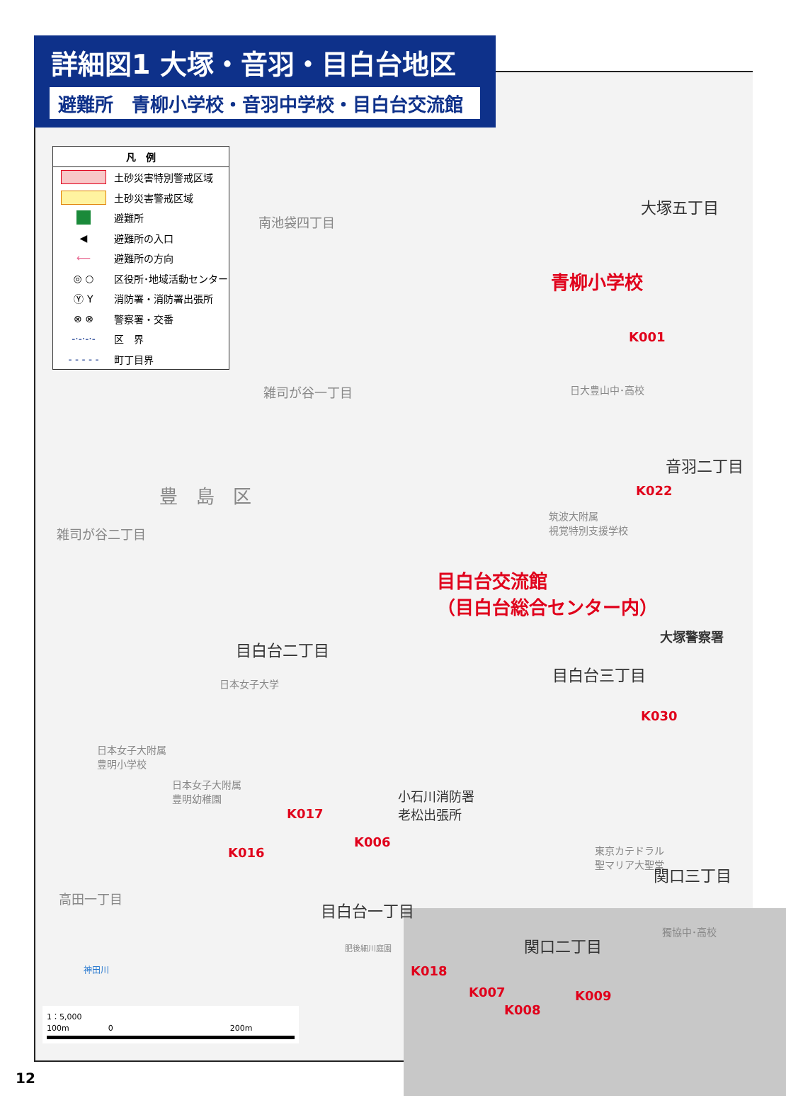詳細図1 大塚・音羽・目白台地区
避難所　青柳小学校・音羽中学校・目白台交流館
凡　例
土砂災害特別警戒区域
土砂災害警戒区域
避難所
◀ 避難所の入口
⟵ 避難所の方向
◎ ○ 区役所･地域活動センター
Ⓨ Y 消防署・消防署出張所
⊗ ⊗ 警察署・交番
-·-·-·- 区　界
- - - - - 町丁目界
大塚五丁目
青柳小学校
K001
南池袋四丁目
雑司が谷一丁目 日大豊山中･高校
音羽二丁目
K022 豊　島　区
雑司が谷二丁目
筑波大附属
視覚特別支援学校
目白台交流館
（目白台総合センター内）
大塚警察署
目白台二丁目
目白台三丁目
日本女子大学
K030
日本女子大附属
豊明小学校
日本女子大附属
豊明幼稚園 小石川消防署
老松出張所 K017
K006
K016 東京カテドラル
聖マリア大聖堂
関口三丁目
高田一丁目
目白台一丁目
関口二丁目
獨協中･高校
肥後細川庭園
K018
K007 K009
K008
神田川
1：5,000
100m　　　　　0　　　　　　　　　　　　　　　200m
12